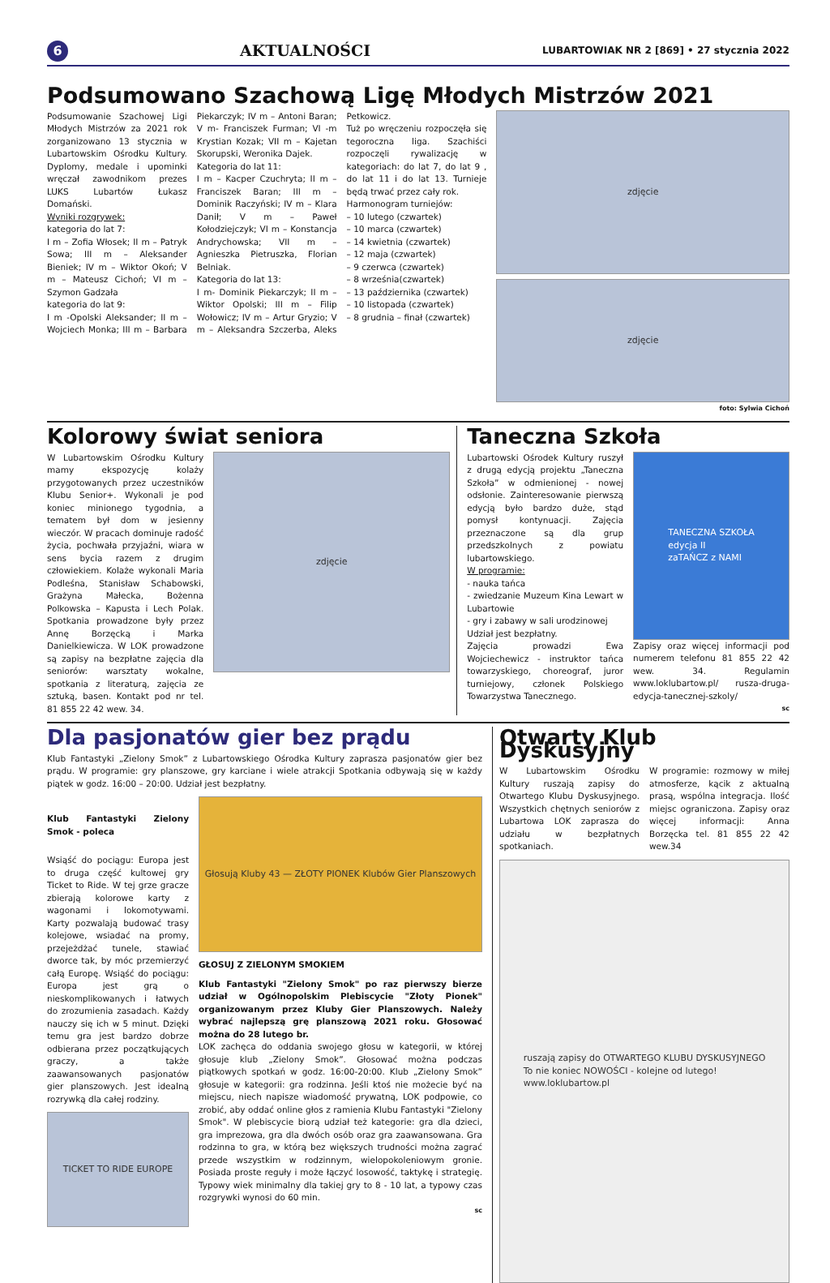6
AKTUALNOŚCI
LUBARTOWIAK NR 2 [869] • 27 stycznia 2022
Podsumowano Szachową Ligę Młodych Mistrzów 2021
Podsumowanie Szachowej Ligi Młodych Mistrzów za 2021 rok zorganizowano 13 stycznia w Lubartowskim Ośrodku Kultury. Dyplomy, medale i upominki wręczał zawodnikom prezes LUKS Lubartów Łukasz Domański.
Wyniki rozgrywek:
kategoria do lat 7:
I m – Zofia Włosek; II m – Patryk Sowa; III m – Aleksander Bieniek; IV m – Wiktor Okoń; V m – Mateusz Cichoń; VI m – Szymon Gadzała
kategoria do lat 9:
I m -Opolski Aleksander; II m – Wojciech Monka; III m – Barbara Piekarczyk; IV m – Antoni Baran; V m- Franciszek Furman; VI -m Krystian Kozak; VII m – Kajetan Skorupski, Weronika Dajek.
Kategoria do lat 11:
I m – Kacper Czuchryta; II m – Franciszek Baran; III m – Dominik Raczyński; IV m – Klara Danił; V m – Paweł Kołodziejczyk; VI m – Konstancja Andrychowska; VII m – Agnieszka Pietruszka, Florian Belniak.
Kategoria do lat 13:
I m- Dominik Piekarczyk; II m – Wiktor Opolski; III m – Filip Wołowicz; IV m – Artur Gryzio; V m – Aleksandra Szczerba, Aleks Petkowicz.
Tuż po wręczeniu rozpoczęła się tegoroczna liga. Szachiści rozpoczęli rywalizację w kategoriach: do lat 7, do lat 9 , do lat 11 i do lat 13. Turnieje będą trwać przez cały rok.
Harmonogram turniejów:
– 10 lutego (czwartek)
– 10 marca (czwartek)
– 14 kwietnia (czwartek)
– 12 maja (czwartek)
– 9 czerwca (czwartek)
– 8 września(czwartek)
– 13 października (czwartek)
– 10 listopada (czwartek)
– 8 grudnia – finał (czwartek)
zdjęcie
zdjęcie
foto: Sylwia Cichoń
Kolorowy świat seniora
W Lubartowskim Ośrodku Kultury mamy ekspozycję kolaży przygotowanych przez uczestników Klubu Senior+. Wykonali je pod koniec minionego tygodnia, a tematem był dom w jesienny wieczór. W pracach dominuje radość życia, pochwała przyjaźni, wiara w sens bycia razem z drugim człowiekiem. Kolaże wykonali Maria Podleśna, Stanisław Schabowski, Grażyna Małecka, Bożenna Polkowska – Kapusta i Lech Polak. Spotkania prowadzone były przez Annę Borzęcką i Marka Danielkiewicza. W LOK prowadzone są zapisy na bezpłatne zajęcia dla seniorów: warsztaty wokalne, spotkania z literaturą, zajęcia ze sztuką, basen. Kontakt pod nr tel. 81 855 22 42 wew. 34.
zdjęcie
Taneczna Szkoła
Lubartowski Ośrodek Kultury ruszył z drugą edycją projektu „Taneczna Szkoła” w odmienionej - nowej odsłonie. Zainteresowanie pierwszą edycją było bardzo duże, stąd pomysł kontynuacji. Zajęcia przeznaczone są dla grup przedszkolnych z powiatu lubartowskiego.
W programie:
- nauka tańca
- zwiedzanie Muzeum Kina Lewart w Lubartowie
- gry i zabawy w sali urodzinowej
Udział jest bezpłatny.
Zajęcia prowadzi Ewa Wojciechewicz - instruktor tańca towarzyskiego, choreograf, juror turniejowy, członek Polskiego Towarzystwa Tanecznego.
TANECZNA SZKOŁA
edycja II
zaTAŃCZ z NAMI
Zapisy oraz więcej informacji pod numerem telefonu 81 855 22 42 wew. 34. Regulamin www.loklubartow.pl/ rusza-druga-edycja-tanecznej-szkoly/
sc
Dla pasjonatów gier bez prądu
Klub Fantastyki „Zielony Smok” z Lubartowskiego Ośrodka Kultury zaprasza pasjonatów gier bez prądu. W programie: gry planszowe, gry karciane i wiele atrakcji Spotkania odbywają się w każdy piątek w godz. 16:00 – 20:00. Udział jest bezpłatny.
Klub Fantastyki Zielony Smok - poleca
Wsiąść do pociągu: Europa jest to druga część kultowej gry Ticket to Ride. W tej grze gracze zbierają kolorowe karty z wagonami i lokomotywami. Karty pozwalają budować trasy kolejowe, wsiadać na promy, przejeżdżać tunele, stawiać dworce tak, by móc przemierzyć całą Europę. Wsiąść do pociągu: Europa jest grą o nieskomplikowanych i łatwych do zrozumienia zasadach. Każdy nauczy się ich w 5 minut. Dzięki temu gra jest bardzo dobrze odbierana przez początkujących graczy, a także zaawansowanych pasjonatów gier planszowych. Jest idealną rozrywką dla całej rodziny.
TICKET TO RIDE EUROPE
Głosują Kluby 43 — ZŁOTY PIONEK Klubów Gier Planszowych
GŁOSUJ Z ZIELONYM SMOKIEM
Klub Fantastyki "Zielony Smok" po raz pierwszy bierze udział w Ogólnopolskim Plebiscycie "Złoty Pionek" organizowanym przez Kluby Gier Planszowych. Należy wybrać najlepszą grę planszową 2021 roku. Głosować można do 28 lutego br.
LOK zachęca do oddania swojego głosu w kategorii, w której głosuje klub „Zielony Smok”. Głosować można podczas piątkowych spotkań w godz. 16:00-20:00. Klub „Zielony Smok” głosuje w kategorii: gra rodzinna. Jeśli ktoś nie możecie być na miejscu, niech napisze wiadomość prywatną, LOK podpowie, co zrobić, aby oddać online głos z ramienia Klubu Fantastyki "Zielony Smok". W plebiscycie biorą udział też kategorie: gra dla dzieci, gra imprezowa, gra dla dwóch osób oraz gra zaawansowana. Gra rodzinna to gra, w którą bez większych trudności można zagrać przede wszystkim w rodzinnym, wielopokoleniowym gronie. Posiada proste reguły i może łączyć losowość, taktykę i strategię. Typowy wiek minimalny dla takiej gry to 8 - 10 lat, a typowy czas rozgrywki wynosi do 60 min.
sc
Otwarty Klub Dyskusyjny
W Lubartowskim Ośrodku Kultury ruszają zapisy do Otwartego Klubu Dyskusyjnego. Wszystkich chętnych seniorów z Lubartowa LOK zaprasza do udziału w bezpłatnych spotkaniach.
W programie: rozmowy w miłej atmosferze, kącik z aktualną prasą, wspólna integracja. Ilość miejsc ograniczona. Zapisy oraz więcej informacji: Anna Borzęcka tel. 81 855 22 42 wew.34
ruszają zapisy do OTWARTEGO KLUBU DYSKUSYJNEGO
To nie koniec NOWOŚCI - kolejne od lutego!
www.loklubartow.pl